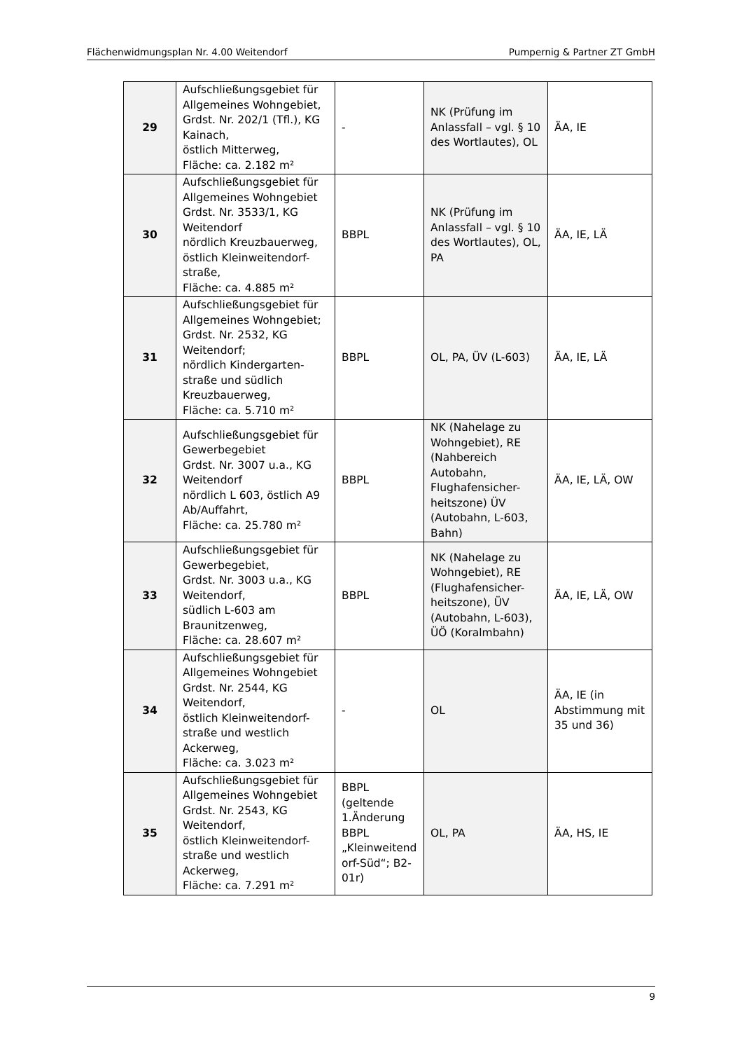Flächenwidmungsplan Nr. 4.00 Weitendorf Pumpernig & Partner ZT GmbH
| 29 | Aufschließungsgebiet für Allgemeines Wohngebiet, Grdst. Nr. 202/1 (Tfl.), KG Kainach, östlich Mitterweg, Fläche: ca. 2.182 m² | - | NK (Prüfung im Anlassfall – vgl. § 10 des Wortlautes), OL | ÄA, IE |
| 30 | Aufschließungsgebiet für Allgemeines Wohngebiet Grdst. Nr. 3533/1, KG Weitendorf nördlich Kreuzbauerweg, östlich Kleinweitendorf-straße, Fläche: ca. 4.885 m² | BBPL | NK (Prüfung im Anlassfall – vgl. § 10 des Wortlautes), OL, PA | ÄA, IE, LÄ |
| 31 | Aufschließungsgebiet für Allgemeines Wohngebiet; Grdst. Nr. 2532, KG Weitendorf; nördlich Kindergarten-straße und südlich Kreuzbauerweg, Fläche: ca. 5.710 m² | BBPL | OL, PA, ÜV (L-603) | ÄA, IE, LÄ |
| 32 | Aufschließungsgebiet für Gewerbegebiet Grdst. Nr. 3007 u.a., KG Weitendorf nördlich L 603, östlich A9 Ab/Auffahrt, Fläche: ca. 25.780 m² | BBPL | NK (Nahelage zu Wohngebiet), RE (Nahbereich Autobahn, Flughafensicher-heitszone) ÜV (Autobahn, L-603, Bahn) | ÄA, IE, LÄ, OW |
| 33 | Aufschließungsgebiet für Gewerbegebiet, Grdst. Nr. 3003 u.a., KG Weitendorf, südlich L-603 am Braunitzenweg, Fläche: ca. 28.607 m² | BBPL | NK (Nahelage zu Wohngebiet), RE (Flughafensicher-heitszone), ÜV (Autobahn, L-603), ÜÖ (Koralmbahn) | ÄA, IE, LÄ, OW |
| 34 | Aufschließungsgebiet für Allgemeines Wohngebiet Grdst. Nr. 2544, KG Weitendorf, östlich Kleinweitendorf-straße und westlich Ackerweg, Fläche: ca. 3.023 m² | - | OL | ÄA, IE (in Abstimmung mit 35 und 36) |
| 35 | Aufschließungsgebiet für Allgemeines Wohngebiet Grdst. Nr. 2543, KG Weitendorf, östlich Kleinweitendorf-straße und westlich Ackerweg, Fläche: ca. 7.291 m² | BBPL (geltende 1.Änderung BBPL „Kleinweitend orf-Süd“; B2-01r) | OL, PA | ÄA, HS, IE |
9